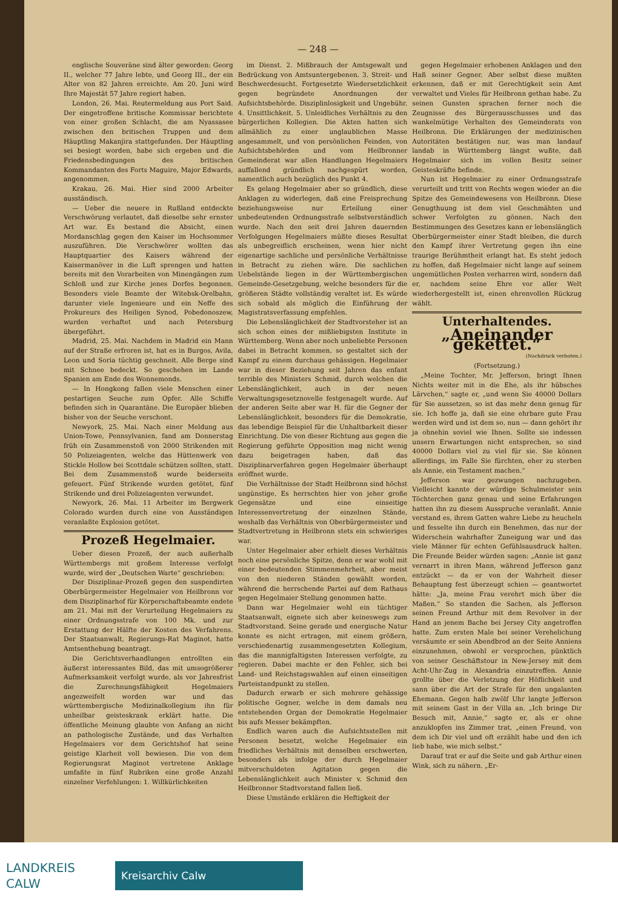— 248 —
englische Souveräne sind älter geworden: Georg II., welcher 77 Jahre lebte, und Georg III., der ein Alter von 82 Jahren erreichte. Am 20. Juni wird Ihre Majestät 57 Jahre regiert haben.
London, 26. Mai. Reutermeldung aus Port Said. Der eingetroffene britische Kommissar berichtete von einer großen Schlacht, die am Nyassasee zwischen den britischen Truppen und dem Häuptling Makanjira stattgefunden. Der Häuptling sei besiegt worden, habe sich ergeben und die Friedensbedingungen des britischen Kommandanten des Forts Maguire, Major Edwards, angenommen.
Krakau, 26. Mai. Hier sind 2000 Arbeiter ausständisch.
— Ueber die neuere in Rußland entdeckte Verschwörung verlautet, daß dieselbe sehr ernster Art war. Es bestand die Absicht, einen Mordanschlag gegen den Kaiser im Hochsommer auszuführen. Die Verschwörer wollten das Hauptquartier des Kaisers während der Kaisermanöver in die Luft sprengen und hatten bereits mit den Vorarbeiten von Minengängen zum Schloß und zur Kirche jenes Dorfes begonnen. Besonders viele Beamte der Witebsk-Orelbahn, darunter viele Ingenieure und ein Neffe des Prokureurs des Heiligen Synod, Pobedonoszew, wurden verhaftet und nach Petersburg übergeführt.
Madrid, 25. Mai. Nachdem in Madrid ein Mann auf der Straße erfroren ist, hat es in Burgos, Avila, Leon und Soria tüchtig geschneit. Alle Berge sind mit Schnee bedeckt. So geschehen im Lande Spanien am Ende des Wonnemonds.
— In Hongkong fallen viele Menschen einer pestartigen Seuche zum Opfer. Alle Schiffe befinden sich in Quarantäne. Die Europäer blieben bisher von der Seuche verschont.
Newyork, 25. Mai. Nach einer Meldung aus Union-Towe, Pennsylvanien, fand am Donnerstag früh ein Zusammenstoß von 2000 Strikenden mit 50 Polizeiagenten, welche das Hüttenwerk von Stickle Hollow bei Scottdale schützen sollten, statt. Bei dem Zusammenstoß wurde beiderseits gefeuert. Fünf Strikende wurden getötet, fünf Strikende und drei Polizeiagenten verwundet.
Newyork, 26. Mai. 11 Arbeiter im Bergwerk Colorado wurden durch eine von Ausständigen veranlaßte Explosion getötet.
Prozeß Hegelmaier.
Ueber diesen Prozeß, der auch außerhalb Württembergs mit großem Interesse verfolgt wurde, wird der „Deutschen Warte“ geschrieben:
Der Disziplinar-Prozeß gegen den suspendirten Oberbürgermeister Hegelmaier von Heilbronn vor dem Disziplinarhof für Körperschaftsbeamte endete am 21. Mai mit der Verurteilung Hegelmaiers zu einer Ordnungsstrafe von 100 Mk. und zur Erstattung der Hälfte der Kosten des Verfahrens. Der Staatsanwalt, Regierungs-Rat Maginot, hatte Amtsenthebung beantragt.
Die Gerichtsverhandlungen entrollten ein äußerst interessantes Bild, das mit umsogrößerer Aufmerksamkeit verfolgt wurde, als vor Jahresfrist die Zurechnungsfähigkeit Hegelmaiers angezweifelt worden war und das württembergische Medizinalkollegium ihn für unheilbar geisteskrank erklärt hatte. Die öffentliche Meinung glaubte von Anfang an nicht an pathologische Zustände, und das Verhalten Hegelmaiers vor dem Gerichtshof hat seine geistige Klarheit voll bewiesen. Die von dem Regierungsrat Maginot vertretene Anklage umfaßte in fünf Rubriken eine große Anzahl einzelner Verfehlungen: 1. Willkürlichkeiten
im Dienst. 2. Mißbrauch der Amtsgewalt und Bedrückung von Amtsuntergebenen. 3. Streit- und Beschwerdesucht. Fortgesetzte Wiedersetzlichkeit gegen begründete Anordnungen der Aufsichtsbehörde. Disziplinlosigkeit und Ungebühr. 4. Unsittlichkeit. 5. Unleidliches Verhältnis zu den bürgerlichen Kollegien. Die Akten hatten sich allmählich zu einer unglaublichen Masse angesammelt, und von persönlichen Feinden, von Aufsichtsbehörden und vom Heilbronner Gemeinderat war allen Handlungen Hegelmaiers auffallend gründlich nachgespürt worden, namentlich auch bezüglich des Punkt 4.
Es gelang Hegelmaier aber so gründlich, diese Anklagen zu widerlegen, daß eine Freisprechung beziehungsweise nur Erteilung einer unbedeutenden Ordnungsstrafe selbstverständlich wurde. Nach den seit drei Jahren dauernden Verfolgungen Hegelmaiers müßte dieses Resultat als unbegreiflich erscheinen, wenn hier nicht eigenartige sachliche und persönliche Verhältnisse in Betracht zu ziehen wäre. Die sachlichen Uebelstände liegen in der Württembergischen Gemeinde-Gesetzgebung, welche besonders für die größeren Städte vollständig veraltet ist. Es würde sich sobald als möglich die Einführung der Magistratsverfassung empfehlen.
Die Lebenslänglichkeit der Stadtvorsteher ist an sich schon eines der mißliebigsten Institute in Württemberg. Wenn aber noch unbeliebte Personen dabei in Betracht kommen, so gestaltet sich der Kampf zu einem durchaus gehässigen. Hegelmaier war in dieser Beziehung seit Jahren das enfant terrible des Ministers Schmid, durch welchen die Lebenslänglichkeit, auch in der neuen Verwaltungsgesetznovelle festgenagelt wurde. Auf der anderen Seite aber war H. für die Gegner der Lebenslänglichkeit, besonders für die Demokratie, das lebendige Beispiel für die Unhaltbarkeit dieser Einrichtung. Die von dieser Richtung aus gegen die Regierung geführte Opposition mag nicht wenig dazu beigetragen haben, daß das Disziplinarverfahren gegen Hegelmaier überhaupt eröffnet wurde.
Die Verhältnisse der Stadt Heilbronn sind höchst ungünstige. Es herrschten hier von jeher große Gegensätze und eine einseitige Interessenvertretung der einzelnen Stände, weshalb das Verhältnis von Oberbürgermeister und Stadtvertretung in Heilbronn stets ein schwieriges war.
Unter Hegelmaier aber erhielt dieses Verhältnis noch eine persönliche Spitze, denn er war wohl mit einer bedeutenden Stimmenmehrheit, aber meist von den niederen Ständen gewählt worden, während die herrschende Partei auf dem Rathaus gegen Hegelmaier Stellung genommen hatte.
Dann war Hegelmaier wohl ein tüchtiger Staatsanwalt, eignete sich aber keineswegs zum Stadtvorstand. Seine gerade und energische Natur konnte es nicht ertragen, mit einem größern, verschiedenartig zusammengesetzten Kollegium, das die mannigfaltigsten Interessen verfolgte, zu regieren. Dabei machte er den Fehler, sich bei Land- und Reichstagswahlen auf einen einseitigen Parteistandpunkt zu stellen.
Dadurch erwarb er sich mehrere gehässige politische Gegner, welche in dem damals neu entstehenden Organ der Demokratie Hegelmaier bis aufs Messer bekämpften.
Endlich waren auch die Aufsichtsstellen mit Personen besetzt, welche Hegelmaier ein friedliches Verhältnis mit denselben erschwerten, besonders als infolge der durch Hegelmaier mitverschuldeten Agitation gegen die Lebenslänglichkeit auch Minister v. Schmid den Heilbronner Stadtvorstand fallen ließ.
Diese Umstände erklären die Heftigkeit der
gegen Hegelmaier erhobenen Anklagen und den Haß seiner Gegner. Aber selbst diese mußten erkennen, daß er mit Gerechtigkeit sein Amt verwaltet und Vieles für Heilbronn gethan habe. Zu seinen Gunsten sprachen ferner noch die Zeugnisse des Bürgerausschusses und das wankelmütige Verhalten des Gemeinderats von Heilbronn. Die Erklärungen der medizinischen Autoritäten bestätigen nur, was man landauf landab in Württemberg längst wußte, daß Hegelmaier sich im vollen Besitz seiner Geisteskräfte befinde.
Nun ist Hegelmaier zu einer Ordnungsstrafe verurteilt und tritt von Rechts wegen wieder an die Spitze des Gemeindewesens von Heilbronn. Diese Genugthuung ist dem viel Geschmähten und schwer Verfolgten zu gönnen. Nach den Bestimmungen des Gesetzes kann er lebenslänglich Oberbürgermeister einer Stadt bleiben, die durch den Kampf ihrer Vertretung gegen ihn eine traurige Berühmtheit erlangt hat. Es steht jedoch zu hoffen, daß Hegelmaier nicht lange auf seinem ungemütlichen Posten verharren wird, sondern daß er, nachdem seine Ehre vor aller Welt wiederhergestellt ist, einen ehrenvollen Rückzug wählt.
Unterhaltendes.
„Aneinander gekettet.“
(Nachdruck verboten.)
(Fortsetzung.)
„Meine Tochter, Mr. Jefferson, bringt Ihnen Nichts weiter mit in die Ehe, als ihr hübsches Lärvchen,“ sagte er, „und wenn Sie 40000 Dollars für Sie aussetzen, so ist das mehr denn genug für sie. Ich hoffe ja, daß sie eine ehrbare gute Frau werden wird und ist dem so, nun — dann gehört ihr ja ohnehin soviel wie Ihnen. Sollte sie indessen unsern Erwartungen nicht entsprechen, so sind 40000 Dollars viel zu viel für sie. Sie können allerdings, im Falle Sie fürchten, eher zu sterben als Annie, ein Testament machen.“
Jefferson war gezwungen nachzugeben. Vielleicht kannte der würdige Schulmeister sein Töchterchen ganz genau und seine Erfahrungen hatten ihn zu diesem Ausspruche veranlaßt. Annie verstand es, ihrem Gatten wahre Liebe zu heucheln und fesselte ihn durch ein Benehmen, das nur der Widerschein wahrhafter Zuneigung war und das viele Männer für echten Gefühlsausdruck halten. Die Freunde Beider würden sagen: „Annie ist ganz vernarrt in ihren Mann, während Jefferson ganz entzückt — da er von der Wahrheit dieser Behauptung fest überzeugt schien — geantwortet hätte: „Ja, meine Frau verehrt mich über die Maßen.“ So standen die Sachen, als Jefferson seinen Freund Arthur mit dem Revolver in der Hand an jenem Bache bei Jersey City angetroffen hatte. Zum ersten Male bei seiner Verehelichung versäumte er sein Abendbrod an der Seite Anniens einzunehmen, obwohl er versprochen, pünktlich von seiner Geschäftstour in New-Jersey mit dem Acht-Uhr-Zug in Alexandria einzutreffen. Annie grollte über die Verletzung der Höflichkeit und sann über die Art der Strafe für den ungalanten Ehemann. Gegen halb zwölf Uhr langte Jefferson mit seinem Gast in der Villa an. „Ich bringe Dir Besuch mit, Annie,“ sagte er, als er ohne anzuklopfen ins Zimmer trat, „einen Freund, von dem ich Dir viel und oft erzählt habe und den ich lieb habe, wie mich selbst.“
Darauf trat er auf die Seite und gab Arthur einen Wink, sich zu nähern. „Er-
LANDKREIS
CALW
Kreisarchiv Calw